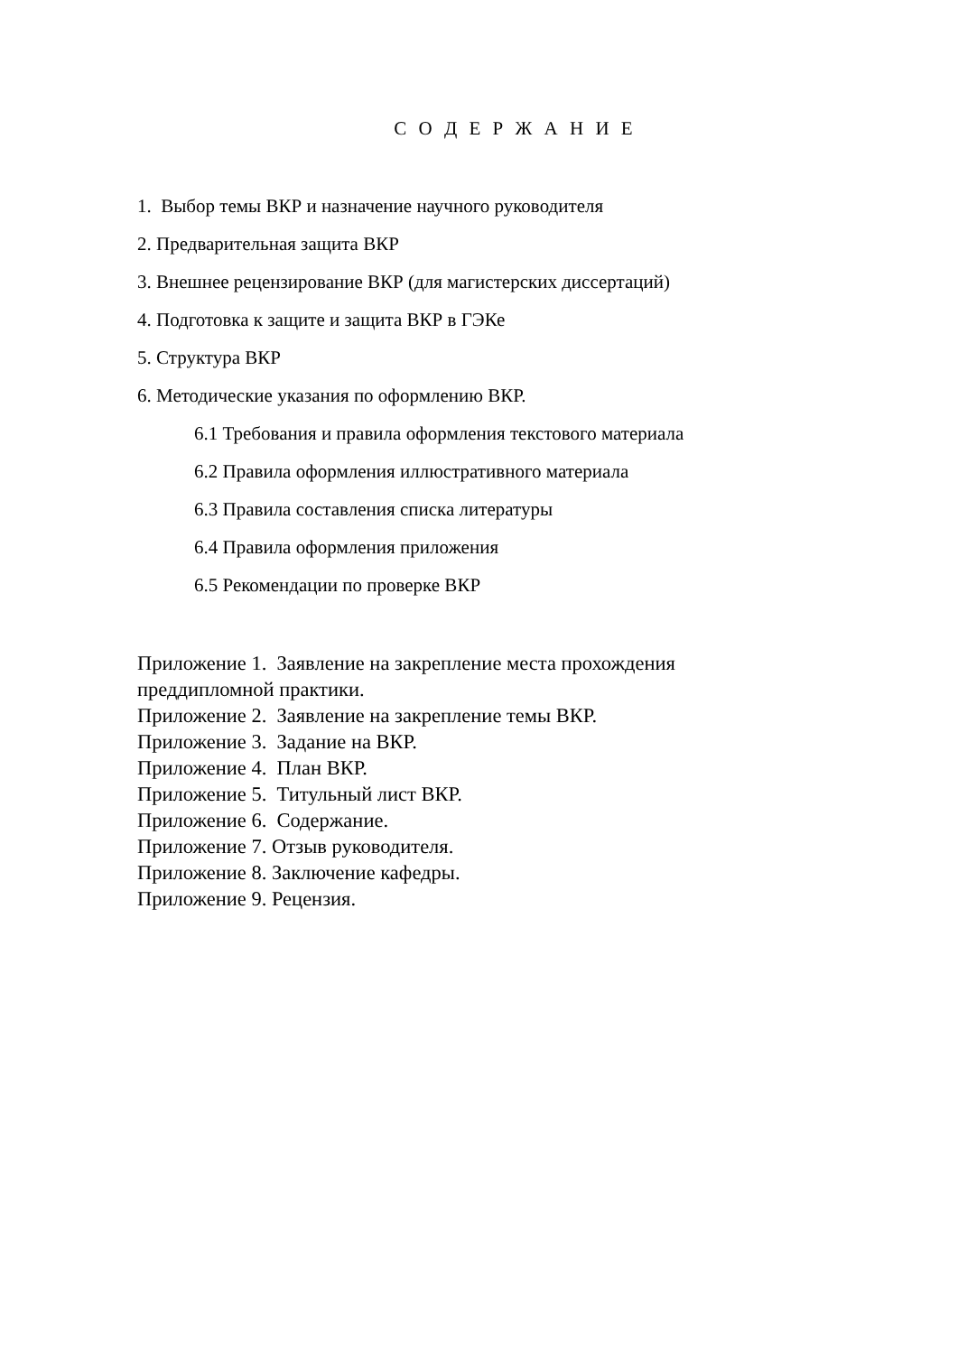С О Д Е Р Ж А Н И Е
1. Выбор темы ВКР и назначение научного руководителя
2. Предварительная защита ВКР
3. Внешнее рецензирование ВКР (для магистерских диссертаций)
4. Подготовка к защите и защита ВКР в ГЭКе
5. Структура ВКР
6. Методические указания по оформлению ВКР.
6.1 Требования и правила оформления текстового материала
6.2 Правила оформления иллюстративного материала
6.3 Правила составления списка литературы
6.4 Правила оформления приложения
6.5 Рекомендации по проверке ВКР
Приложение 1. Заявление на закрепление места прохождения преддипломной практики.
Приложение 2. Заявление на закрепление темы ВКР.
Приложение 3. Задание на ВКР.
Приложение 4. План ВКР.
Приложение 5. Титульный лист ВКР.
Приложение 6. Содержание.
Приложение 7. Отзыв руководителя.
Приложение 8. Заключение кафедры.
Приложение 9. Рецензия.